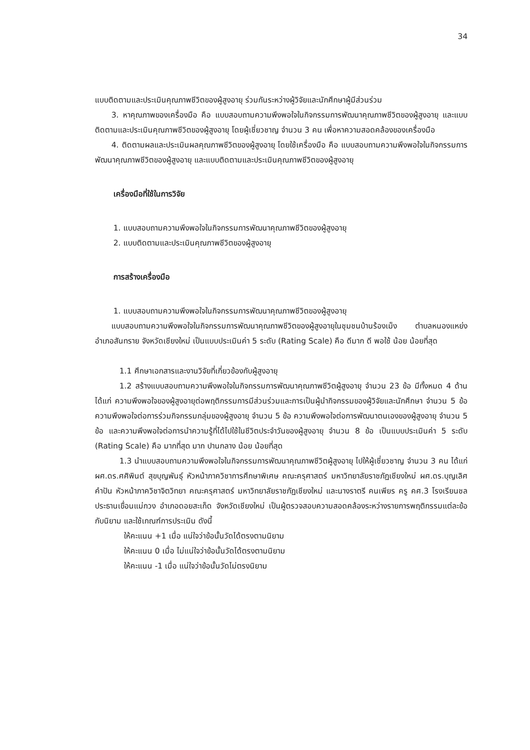34
แบบติดตามและประเมินคุณภาพชีวิตของผู้สูงอายุ ร่วมกันระหว่างผู้วิจัยและนักศึกษาผู้มีส่วนร่วม
3. หาคุณภาพของเครื่องมือ คือ แบบสอบถามความพึงพอใจในกิจกรรมการพัฒนาคุณภาพชีวิตของผู้สูงอายุ และแบบติดตามและประเมินคุณภาพชีวิตของผู้สูงอายุ โดยผู้เชี่ยวชาญ จำนวน 3 คน เพื่อหาความสอดคล้องของเครื่องมือ
4. ติดตามผลและประเมินผลคุณภาพชีวิตของผู้สูงอายุ โดยใช้เครื่องมือ คือ แบบสอบถามความพึงพอใจในกิจกรรมการพัฒนาคุณภาพชีวิตของผู้สูงอายุ และแบบติดตามและประเมินคุณภาพชีวิตของผู้สูงอายุ
เครื่องมือที่ใช้ในการวิจัย
1. แบบสอบถามความพึงพอใจในกิจกรรมการพัฒนาคุณภาพชีวิตของผู้สูงอายุ
2. แบบติดตามและประเมินคุณภาพชีวิตของผู้สูงอายุ
การสร้างเครื่องมือ
1. แบบสอบถามความพึงพอใจในกิจกรรมการพัฒนาคุณภาพชีวิตของผู้สูงอายุ
แบบสอบถามความพึงพอใจในกิจกรรมการพัฒนาคุณภาพชีวิตของผู้สูงอายุในชุมชนบ้านร้องเม็ง ตำบลหนองแหย่ง อำเภอสันทราย จังหวัดเชียงใหม่ เป็นแบบประเมินค่า 5 ระดับ (Rating Scale) คือ ดีมาก ดี พอใช้ น้อย น้อยที่สุด
1.1 ศึกษาเอกสารและงานวิจัยที่เกี่ยวข้องกับผู้สูงอายุ
1.2 สร้างแบบสอบถามความพึงพอใจในกิจกรรมการพัฒนาคุณภาพชีวิตผู้สูงอายุ จำนวน 23 ข้อ มีทั้งหมด 4 ด้าน ได้แก่ ความพึงพอใจของผู้สูงอายุต่อพฤติกรรมการมีส่วนร่วมและการเป็นผู้นำกิจกรรมของผู้วิจัยและนักศึกษา จำนวน 5 ข้อ ความพึงพอใจต่อการร่วมกิจกรรมกลุ่มของผู้สูงอายุ จำนวน 5 ข้อ ความพึงพอใจต่อการพัฒนาตนเองของผู้สูงอายุ จำนวน 5 ข้อ และความพึงพอใจต่อการนำความรู้ที่ได้ไปใช้ในชีวิตประจำวันของผู้สูงอายุ จำนวน 8 ข้อ เป็นแบบประเมินค่า 5 ระดับ (Rating Scale) คือ มากที่สุด มาก ปานกลาง น้อย น้อยที่สุด
1.3 นำแบบสอบถามความพึงพอใจในกิจกรรมการพัฒนาคุณภาพชีวิตผู้สูงอายุ ไปให้ผู้เชี่ยวชาญ จำนวน 3 คน ได้แก่ ผศ.ดร.ศศิพินต์ สุขบุญพันธุ์ หัวหน้าภาควิชาการศึกษาพิเศษ คณะครุศาสตร์ มหาวิทยาลัยราชภัฏเชียงใหม่ ผศ.ดร.บุญเลิศ คำปัน หัวหน้าภาควิชาจิตวิทยา คณะครุศาสตร์ มหาวิทยาลัยราชภัฏเชียงใหม่ และนางราตรี คนเพียร ครู คศ.3 โรงเรียนชลประธานเขื่อนแม่กวง อำเภอดอยสะเก็ด จังหวัดเชียงใหม่ เป็นผู้ตรวจสอบความสอดคล้องระหว่างรายการพฤติกรรมแต่ละข้อกับนิยาม และใช้เกณฑ์การประเมิน ดังนี้
ให้คะแนน +1 เมื่อ แน่ใจว่าข้อนั้นวัดได้ตรงตามนิยาม
ให้คะแนน 0 เมื่อ ไม่แน่ใจว่าข้อนั้นวัดได้ตรงตามนิยาม
ให้คะแนน -1 เมื่อ แน่ใจว่าข้อนั้นวัดไม่ตรงนิยาม